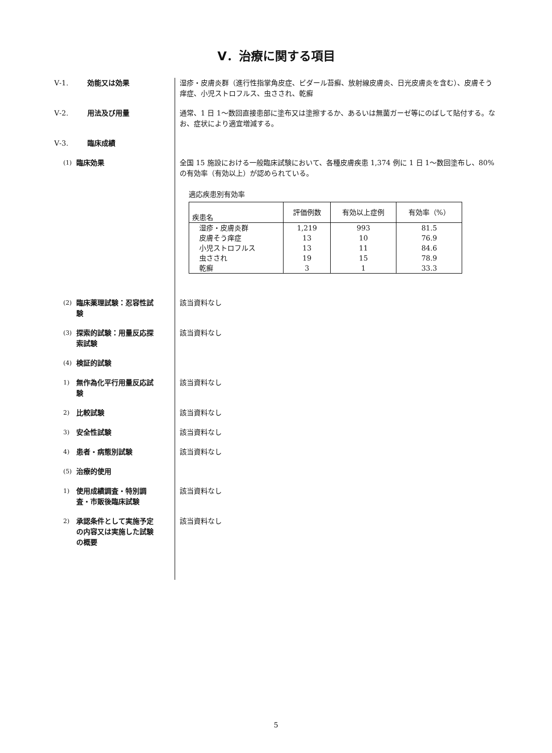Ⅴ．治療に関する項目
Ⅴ-1. 効能又は効果 湿疹・皮膚炎群（進行性指掌角皮症、ビダール苔癬、放射線皮膚炎、日光皮膚炎を含む）、皮膚そう痒症、小児ストロフルス、虫さされ、乾癬
Ⅴ-2. 用法及び用量 通常、1 日 1～数回直接患部に塗布又は塗擦するか、あるいは無菌ガーゼ等にのばして貼付する。なお、症状により適宜増減する。
Ⅴ-3. 臨床成績
(1) 臨床効果 全国 15 施設における一般臨床試験において、各種皮膚疾患 1,374 例に 1 日 1～数回塗布し、80%の有効率（有効以上）が認められている。
適応疾患別有効率
| 疾患名 | 評価例数 | 有効以上症例 | 有効率（%） |
| --- | --- | --- | --- |
| 湿疹・皮膚炎群 | 1,219 | 993 | 81.5 |
| 皮膚そう痒症 | 13 | 10 | 76.9 |
| 小児ストロフルス | 13 | 11 | 84.6 |
| 虫さされ | 19 | 15 | 78.9 |
| 乾癬 | 3 | 1 | 33.3 |
(2) 臨床薬理試験：忍容性試験 該当資料なし
(3) 探索的試験：用量反応探索試験
該当資料なし
(4) 検証的試験
1) 無作為化平行用量反応試験 該当資料なし
2) 比較試験 該当資料なし
3) 安全性試験 該当資料なし
4) 患者・病態別試験 該当資料なし
(5) 治療的使用
1) 使用成績調査・特別調査・市販後臨床試験
該当資料なし
2) 承認条件として実施予定の内容又は実施した試験の概要
該当資料なし
5